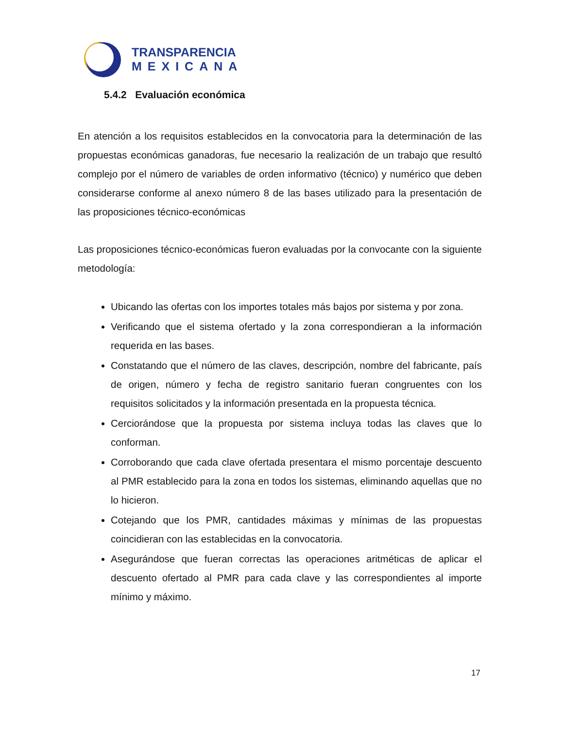TRANSPARENCIA
MEXICANA
5.4.2 Evaluación económica
En atención a los requisitos establecidos en la convocatoria para la determinación de las propuestas económicas ganadoras, fue necesario la realización de un trabajo que resultó complejo por el número de variables de orden informativo (técnico) y numérico que deben considerarse conforme al anexo número 8 de las bases utilizado para la presentación de las proposiciones técnico-económicas
Las proposiciones técnico-económicas fueron evaluadas por la convocante con la siguiente metodología:
Ubicando las ofertas con los importes totales más bajos por sistema y por zona.
Verificando que el sistema ofertado y la zona correspondieran a la información requerida en las bases.
Constatando que el número de las claves, descripción, nombre del fabricante, país de origen, número y fecha de registro sanitario fueran congruentes con los requisitos solicitados y la información presentada en la propuesta técnica.
Cerciorándose que la propuesta por sistema incluya todas las claves que lo conforman.
Corroborando que cada clave ofertada presentara el mismo porcentaje descuento al PMR establecido para la zona en todos los sistemas, eliminando aquellas que no lo hicieron.
Cotejando que los PMR, cantidades máximas y mínimas de las propuestas coincidieran con las establecidas en la convocatoria.
Asegurándose que fueran correctas las operaciones aritméticas de aplicar el descuento ofertado al PMR para cada clave y las correspondientes al importe mínimo y máximo.
17